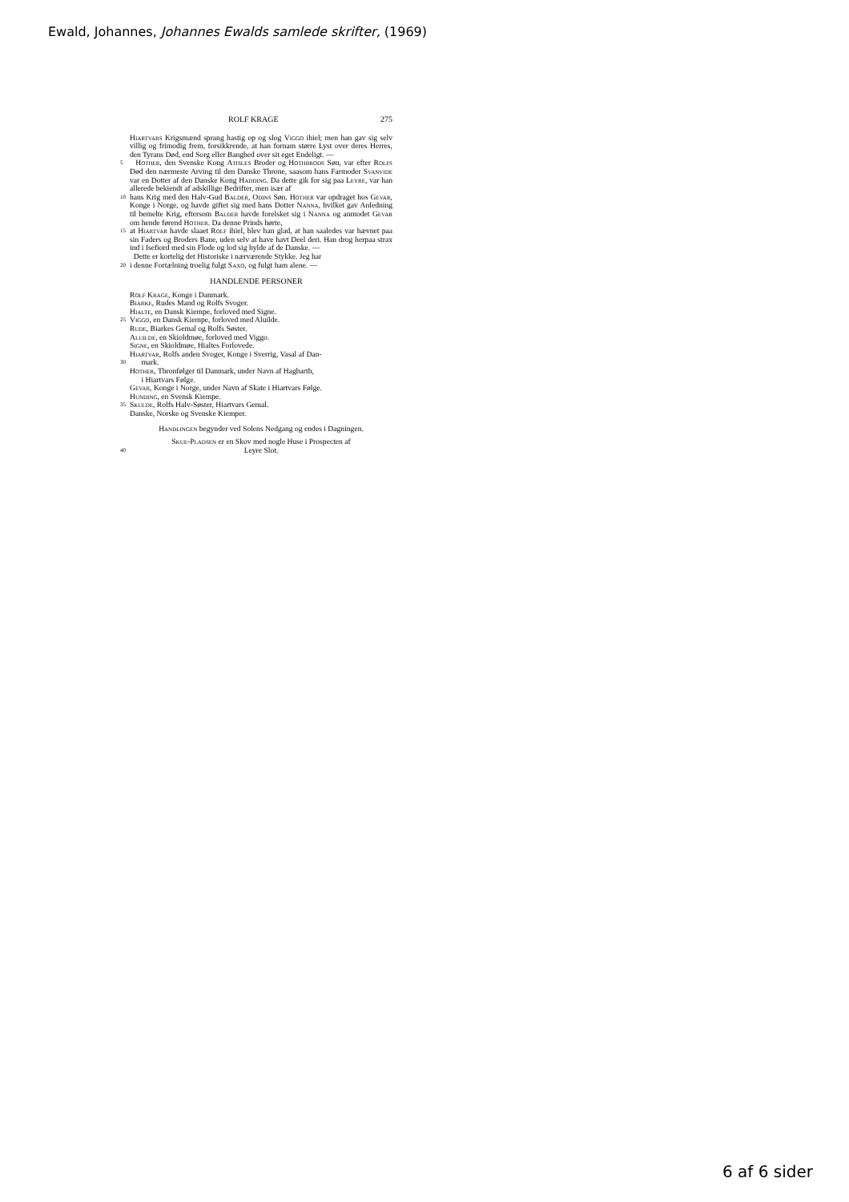Ewald, Johannes, Johannes Ewalds samlede skrifter, (1969)
ROLF KRAGE 275
Hiartvars Krigsmænd sprang hastig op og slog Viggo ihiel; men han gav sig selv villig og frimodig frem, forsikkrende, at han fornam større Lyst over deres Herres, den Tyrans Død, end Sorg eller Banghed over sit eget Endeligt. —
5
Hother, den Svenske Kong Atisles Broder og Hothbrods Søn, var efter Rolfs Død den nærmeste Arving til den Danske Throne, saasom hans Farmoder Svanvide var en Dotter af den Danske Kong Hadding. Da dette gik for sig paa Leyre, var han allerede bekiendt af adskillige Bedrifter, men især af
10
hans Krig med den Halv-Gud Balder, Odins Søn. Hother var opdraget hos Gevar, Konge i Norge, og havde giftet sig med hans Dotter Nanna, hvilket gav Anledning til bemelte Krig, eftersom Balder havde forelsket sig i Nanna og anmodet Gevar om hende førend Hother. Da denne Prinds hørte,
15
at Hiartvar havde slaaet Rolf ihiel, blev han glad, at han saaledes var hævnet paa sin Faders og Broders Bane, uden selv at have havt Deel deri. Han drog herpaa strax ind i Isefiord med sin Flode og lod sig hylde af de Danske. —
Dette er kortelig det Historiske i nærværende Stykke. Jeg har
20
i denne Fortælning troelig fulgt Saxo, og fulgt ham alene. —
HANDLENDE PERSONER
Rolf Krage, Konge i Danmark.
Biarke, Rudes Mand og Rolfs Svoger.
Hialte, en Dansk Kiempe, forloved med Signe.
25
Viggo, en Dansk Kiempe, forloved med Aluilde.
Rude, Biarkes Gemal og Rolfs Søster.
Aluilde, en Skioldmøe, forloved med Viggo.
Signe, en Skioldmøe, Hialtes Forlovede.
Hiartvar, Rolfs anden Svoger, Konge i Sverrig, Vasal af Dan-
30
mark.
Hother, Thronfølger til Danmark, under Navn af Hagbarth,
i Hiartvars Følge.
Gevar, Konge i Norge, under Navn af Skate i Hiartvars Følge.
Hunding, en Svensk Kiempe.
35
Skulde, Rolfs Halv-Søster, Hiartvars Gemal.
Danske, Norske og Svenske Kiemper.
Handlingen begynder ved Solens Nedgang og endes i Dagningen.
Skue-Pladsen er en Skov med nogle Huse i Prospecten af
40
Leyre Slot.
6 af 6 sider